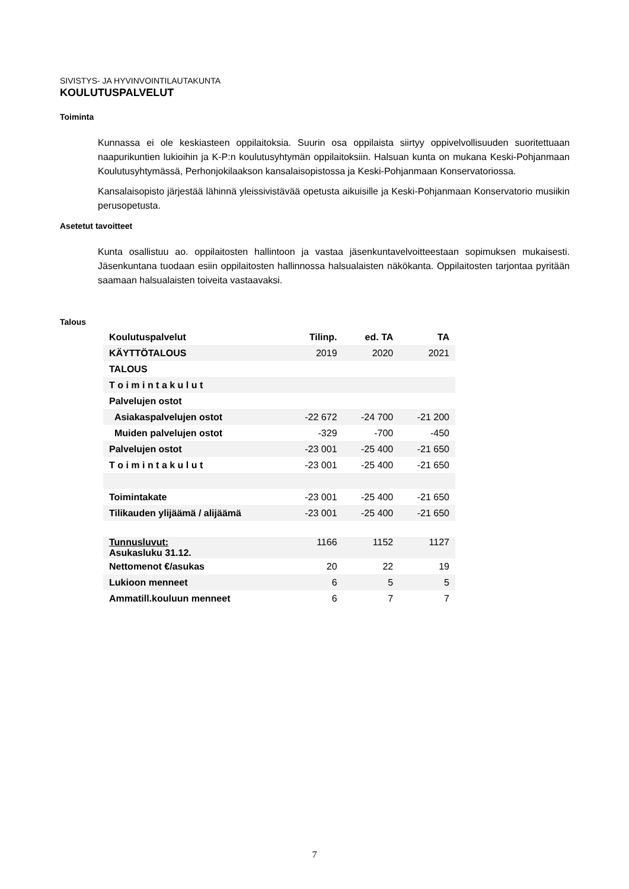SIVISTYS- JA HYVINVOINTILAUTAKUNTA
KOULUTUSPALVELUT
Toiminta
Kunnassa ei ole keskiasteen oppilaitoksia. Suurin osa oppilaista siirtyy oppivelvollisuuden suoritettuaan naapurikuntien lukioihin ja K-P:n koulutusyhtymän oppilaitoksiin. Halsuan kunta on mukana Keski-Pohjanmaan Koulutusyhtymässä, Perhonjokilaakson kansalaisopistossa ja Keski-Pohjanmaan Konservatoriossa.
Kansalaisopisto järjestää lähinnä yleissivistävää opetusta aikuisille ja Keski-Pohjanmaan Konservatorio musiikin perusopetusta.
Asetetut tavoitteet
Kunta osallistuu ao. oppilaitosten hallintoon ja vastaa jäsenkuntavelvoitteestaan sopimuksen mukaisesti. Jäsenkuntana tuodaan esiin oppilaitosten hallinnossa halsualaisten näkökanta. Oppilaitosten tarjontaa pyritään saamaan halsualaisten toiveita vastaavaksi.
Talous
| Koulutuspalvelut | Tilinp. | ed. TA | TA |
| --- | --- | --- | --- |
| KÄYTTÖTALOUS | 2019 | 2020 | 2021 |
| TALOUS | | | |
| T o i m i n t a k u l u t | | | |
| Palvelujen ostot | | | |
| Asiakaspalvelujen ostot | -22 672 | -24 700 | -21 200 |
| Muiden palvelujen ostot | -329 | -700 | -450 |
| Palvelujen ostot | -23 001 | -25 400 | -21 650 |
| T o i m i n t a k u l u t | -23 001 | -25 400 | -21 650 |
| Toimintakate | -23 001 | -25 400 | -21 650 |
| Tilikauden ylijäämä / alijäämä | -23 001 | -25 400 | -21 650 |
| Tunnusluvut: Asukasluku 31.12. | 1166 | 1152 | 1127 |
| Nettomenot €/asukas | 20 | 22 | 19 |
| Lukioon menneet | 6 | 5 | 5 |
| Ammatill.kouluun menneet | 6 | 7 | 7 |
7